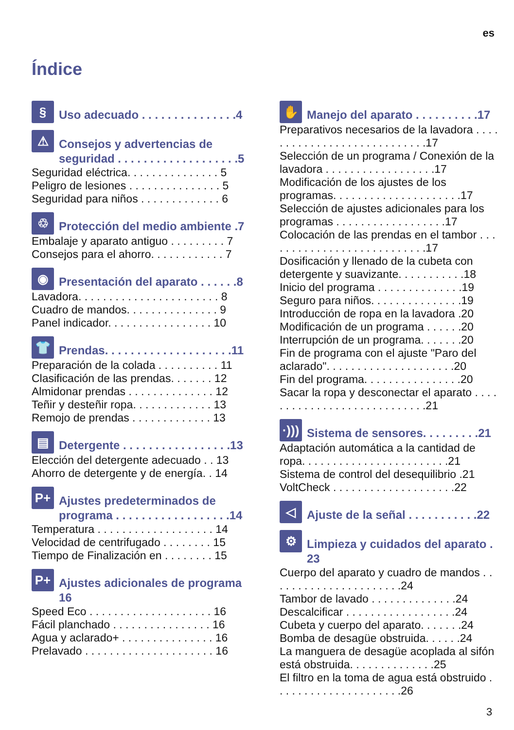es
Índice
§
Uso adecuado . . . . . . . . . . . . . . .4
⚠
Consejos y advertencias de seguridad . . . . . . . . . . . . . . . . . . .5
Seguridad eléctrica. . . . . . . . . . . . . . . 5
Peligro de lesiones . . . . . . . . . . . . . . . 5
Seguridad para niños . . . . . . . . . . . . . 6
♲
Protección del medio ambiente .7
Embalaje y aparato antiguo . . . . . . . . . 7
Consejos para el ahorro. . . . . . . . . . . . 7
◉
Presentación del aparato . . . . . .8
Lavadora. . . . . . . . . . . . . . . . . . . . . . . 8
Cuadro de mandos. . . . . . . . . . . . . . . 9
Panel indicador. . . . . . . . . . . . . . . . . 10
👕
Prendas. . . . . . . . . . . . . . . . . . . .11
Preparación de la colada . . . . . . . . . . 11
Clasificación de las prendas. . . . . . . 12
Almidonar prendas . . . . . . . . . . . . . . 12
Teñir y desteñir ropa. . . . . . . . . . . . . 13
Remojo de prendas . . . . . . . . . . . . . 13
▤
Detergente . . . . . . . . . . . . . . . . .13
Elección del detergente adecuado . . 13
Ahorro de detergente y de energía. . 14
P+
Ajustes predeterminados de programa . . . . . . . . . . . . . . . . . .14
Temperatura . . . . . . . . . . . . . . . . . . . 14
Velocidad de centrifugado . . . . . . . . 15
Tiempo de Finalización en . . . . . . . . 15
P+
Ajustes adicionales de programa 16
Speed Eco . . . . . . . . . . . . . . . . . . . . 16
Fácil planchado . . . . . . . . . . . . . . . . 16
Agua y aclarado+ . . . . . . . . . . . . . . . 16
Prelavado . . . . . . . . . . . . . . . . . . . . . 16
✋
Manejo del aparato . . . . . . . . . .17
Preparativos necesarios de la lavadora . . . . . . . . . . . . . . . . . . . . . . . . . . . .17
Selección de un programa / Conexión de la lavadora . . . . . . . . . . . . . . . . . .17
Modificación de los ajustes de los programas. . . . . . . . . . . . . . . . . . . . .17
Selección de ajustes adicionales para los programas . . . . . . . . . . . . . . . . . .17
Colocación de las prendas en el tambor . . . . . . . . . . . . . . . . . . . . . . . . . . .17
Dosificación y llenado de la cubeta con detergente y suavizante. . . . . . . . . . .18
Inicio del programa . . . . . . . . . . . . . .19
Seguro para niños. . . . . . . . . . . . . . .19
Introducción de ropa en la lavadora .20
Modificación de un programa . . . . . .20
Interrupción de un programa. . . . . . .20
Fin de programa con el ajuste "Paro del aclarado". . . . . . . . . . . . . . . . . . . . .20
Fin del programa. . . . . . . . . . . . . . . .20
Sacar la ropa y desconectar el aparato . . . . . . . . . . . . . . . . . . . . . . . . . . . .21
·)))
Sistema de sensores. . . . . . . . .21
Adaptación automática a la cantidad de ropa. . . . . . . . . . . . . . . . . . . . . . . .21
Sistema de control del desequilibrio .21
VoltCheck . . . . . . . . . . . . . . . . . . . .22
◁
Ajuste de la señal . . . . . . . . . . .22
⚙
Limpieza y cuidados del aparato . 23
Cuerpo del aparato y cuadro de mandos . . . . . . . . . . . . . . . . . . . . . .24
Tambor de lavado . . . . . . . . . . . . . .24
Descalcificar . . . . . . . . . . . . . . . . . .24
Cubeta y cuerpo del aparato. . . . . . .24
Bomba de desagüe obstruida. . . . . .24
La manguera de desagüe acoplada al sifón está obstruida. . . . . . . . . . . . . .25
El filtro en la toma de agua está obstruido . . . . . . . . . . . . . . . . . . . . .26
3